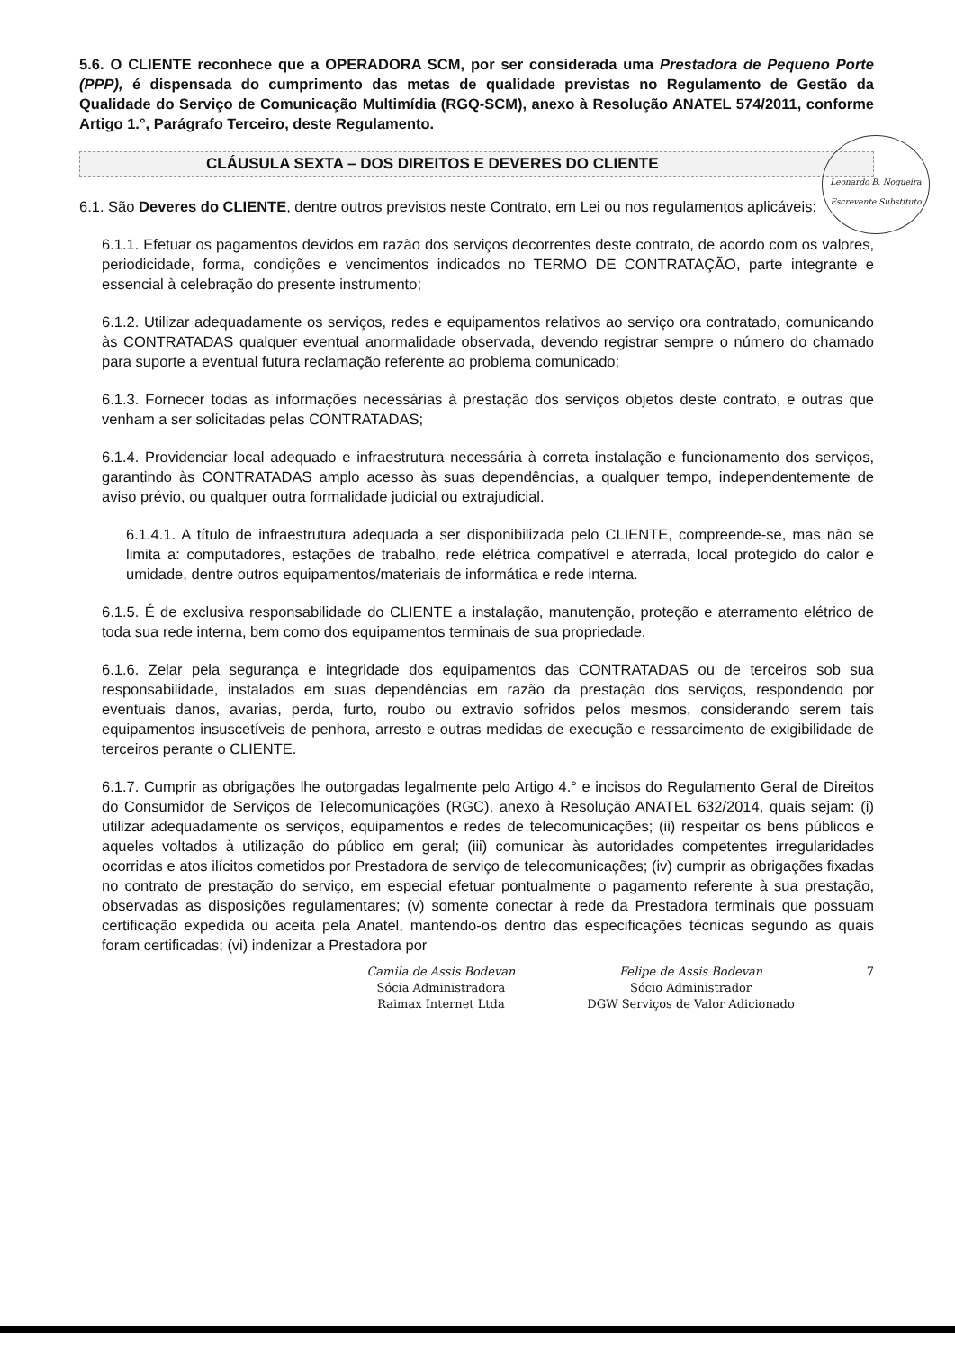5.6. O CLIENTE reconhece que a OPERADORA SCM, por ser considerada uma Prestadora de Pequeno Porte (PPP), é dispensada do cumprimento das metas de qualidade previstas no Regulamento de Gestão da Qualidade do Serviço de Comunicação Multimídia (RGQ-SCM), anexo à Resolução ANATEL 574/2011, conforme Artigo 1.°, Parágrafo Terceiro, deste Regulamento.
CLÁUSULA SEXTA – DOS DIREITOS E DEVERES DO CLIENTE
6.1. São Deveres do CLIENTE, dentre outros previstos neste Contrato, em Lei ou nos regulamentos aplicáveis:
6.1.1. Efetuar os pagamentos devidos em razão dos serviços decorrentes deste contrato, de acordo com os valores, periodicidade, forma, condições e vencimentos indicados no TERMO DE CONTRATAÇÃO, parte integrante e essencial à celebração do presente instrumento;
6.1.2. Utilizar adequadamente os serviços, redes e equipamentos relativos ao serviço ora contratado, comunicando às CONTRATADAS qualquer eventual anormalidade observada, devendo registrar sempre o número do chamado para suporte a eventual futura reclamação referente ao problema comunicado;
6.1.3. Fornecer todas as informações necessárias à prestação dos serviços objetos deste contrato, e outras que venham a ser solicitadas pelas CONTRATADAS;
6.1.4. Providenciar local adequado e infraestrutura necessária à correta instalação e funcionamento dos serviços, garantindo às CONTRATADAS amplo acesso às suas dependências, a qualquer tempo, independentemente de aviso prévio, ou qualquer outra formalidade judicial ou extrajudicial.
6.1.4.1. A título de infraestrutura adequada a ser disponibilizada pelo CLIENTE, compreende-se, mas não se limita a: computadores, estações de trabalho, rede elétrica compatível e aterrada, local protegido do calor e umidade, dentre outros equipamentos/materiais de informática e rede interna.
6.1.5. É de exclusiva responsabilidade do CLIENTE a instalação, manutenção, proteção e aterramento elétrico de toda sua rede interna, bem como dos equipamentos terminais de sua propriedade.
6.1.6. Zelar pela segurança e integridade dos equipamentos das CONTRATADAS ou de terceiros sob sua responsabilidade, instalados em suas dependências em razão da prestação dos serviços, respondendo por eventuais danos, avarias, perda, furto, roubo ou extravio sofridos pelos mesmos, considerando serem tais equipamentos insuscetíveis de penhora, arresto e outras medidas de execução e ressarcimento de exigibilidade de terceiros perante o CLIENTE.
6.1.7. Cumprir as obrigações lhe outorgadas legalmente pelo Artigo 4.° e incisos do Regulamento Geral de Direitos do Consumidor de Serviços de Telecomunicações (RGC), anexo à Resolução ANATEL 632/2014, quais sejam: (i) utilizar adequadamente os serviços, equipamentos e redes de telecomunicações; (ii) respeitar os bens públicos e aqueles voltados à utilização do público em geral; (iii) comunicar às autoridades competentes irregularidades ocorridas e atos ilícitos cometidos por Prestadora de serviço de telecomunicações; (iv) cumprir as obrigações fixadas no contrato de prestação do serviço, em especial efetuar pontualmente o pagamento referente à sua prestação, observadas as disposições regulamentares; (v) somente conectar à rede da Prestadora terminais que possuam certificação expedida ou aceita pela Anatel, mantendo-os dentro das especificações técnicas segundo as quais foram certificadas; (vi) indenizar a Prestadora por
Camila de Assis Bodevan
Sócia Administradora
Raimax Internet Ltda
Felipe de Assis Bodevan
Sócio Administrador
DGW Serviços de Valor Adicionado
7
Leonardo B. Nogueira
Escrevente Substituto